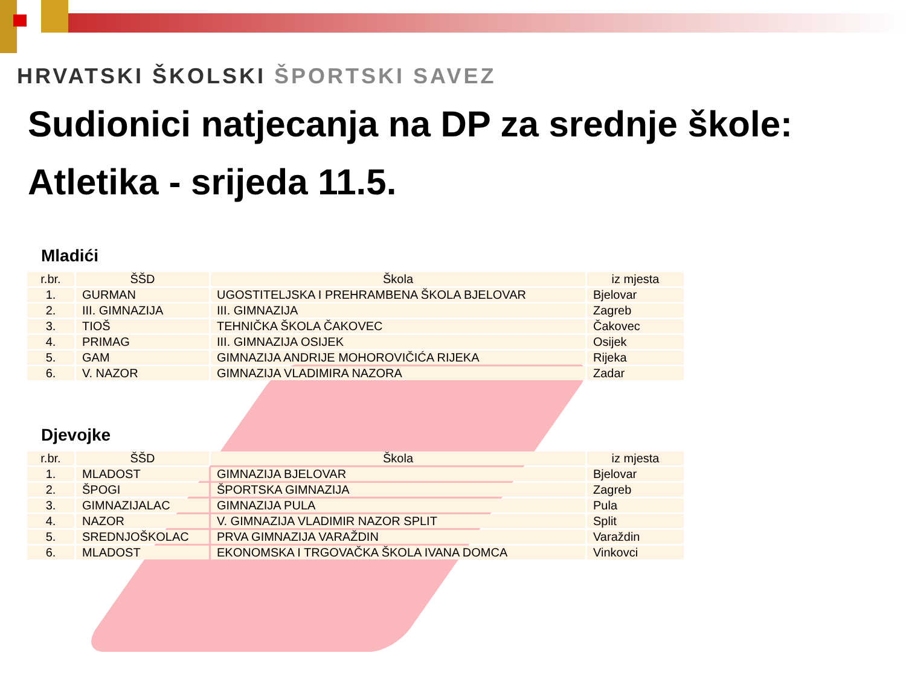HRVATSKI ŠKOLSKI ŠPORTSKI SAVEZ
Sudionici natjecanja na DP za srednje škole:
Atletika - srijeda 11.5.
Mladići
| r.br. | ŠŠD | Škola | iz mjesta |
| --- | --- | --- | --- |
| 1. | GURMAN | UGOSTITELJSKA I PREHRAMBENA ŠKOLA BJELOVAR | Bjelovar |
| 2. | III. GIMNAZIJA | III. GIMNAZIJA | Zagreb |
| 3. | TIOŠ | TEHNIČKA ŠKOLA ČAKOVEC | Čakovec |
| 4. | PRIMAG | III. GIMNAZIJA OSIJEK | Osijek |
| 5. | GAM | GIMNAZIJA ANDRIJE MOHOROVIČIĆA RIJEKA | Rijeka |
| 6. | V. NAZOR | GIMNAZIJA VLADIMIRA NAZORA | Zadar |
Djevojke
| r.br. | ŠŠD | Škola | iz mjesta |
| --- | --- | --- | --- |
| 1. | MLADOST | GIMNAZIJA BJELOVAR | Bjelovar |
| 2. | ŠPOGI | ŠPORTSKA GIMNAZIJA | Zagreb |
| 3. | GIMNAZIJALAC | GIMNAZIJA PULA | Pula |
| 4. | NAZOR | V. GIMNAZIJA VLADIMIR NAZOR SPLIT | Split |
| 5. | SREDNJOŠKOLAC | PRVA GIMNAZIJA VARAŽDIN | Varaždin |
| 6. | MLADOST | EKONOMSKA I TRGOVAČKA ŠKOLA IVANA DOMCA | Vinkovci |